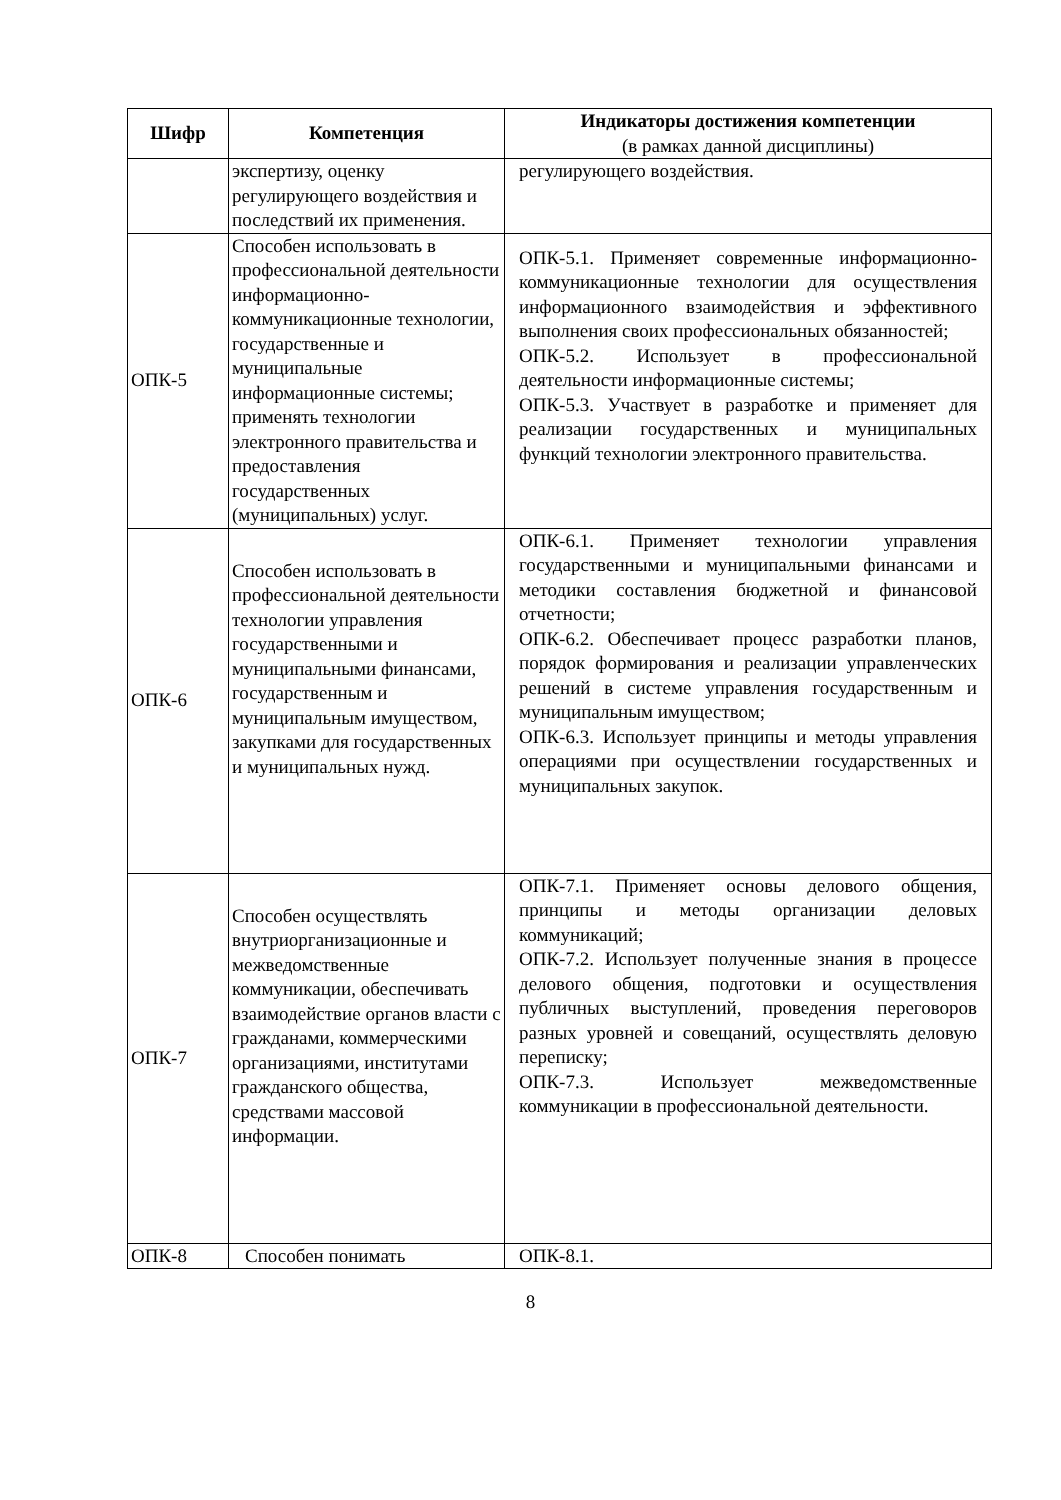| Шифр | Компетенция | Индикаторы достижения компетенции (в рамках данной дисциплины) |
| --- | --- | --- |
| | экспертизу, оценку регулирующего воздействия и последствий их применения. | регулирующего воздействия. |
| ОПК-5 | Способен использовать в профессиональной деятельности информационно-коммуникационные технологии, государственные и муниципальные информационные системы; применять технологии электронного правительства и предоставления государственных (муниципальных) услуг. | ОПК-5.1. Применяет современные информационно-коммуникационные технологии для осуществления информационного взаимодействия и эффективного выполнения своих профессиональных обязанностей; ОПК-5.2. Использует в профессиональной деятельности информационные системы; ОПК-5.3. Участвует в разработке и применяет для реализации государственных и муниципальных функций технологии электронного правительства. |
| ОПК-6 | Способен использовать в профессиональной деятельности технологии управления государственными и муниципальными финансами, государственным и муниципальным имуществом, закупками для государственных и муниципальных нужд. | ОПК-6.1. Применяет технологии управления государственными и муниципальными финансами и методики составления бюджетной и финансовой отчетности; ОПК-6.2. Обеспечивает процесс разработки планов, порядок формирования и реализации управленческих решений в системе управления государственным и муниципальным имуществом; ОПК-6.3. Использует принципы и методы управления операциями при осуществлении государственных и муниципальных закупок. |
| ОПК-7 | Способен осуществлять внутриорганизационные и межведомственные коммуникации, обеспечивать взаимодействие органов власти с гражданами, коммерческими организациями, институтами гражданского общества, средствами массовой информации. | ОПК-7.1. Применяет основы делового общения, принципы и методы организации деловых коммуникаций; ОПК-7.2. Использует полученные знания в процессе делового общения, подготовки и осуществления публичных выступлений, проведения переговоров разных уровней и совещаний, осуществлять деловую переписку; ОПК-7.3. Использует межведомственные коммуникации в профессиональной деятельности. |
| ОПК-8 | Способен понимать | ОПК-8.1. |
8